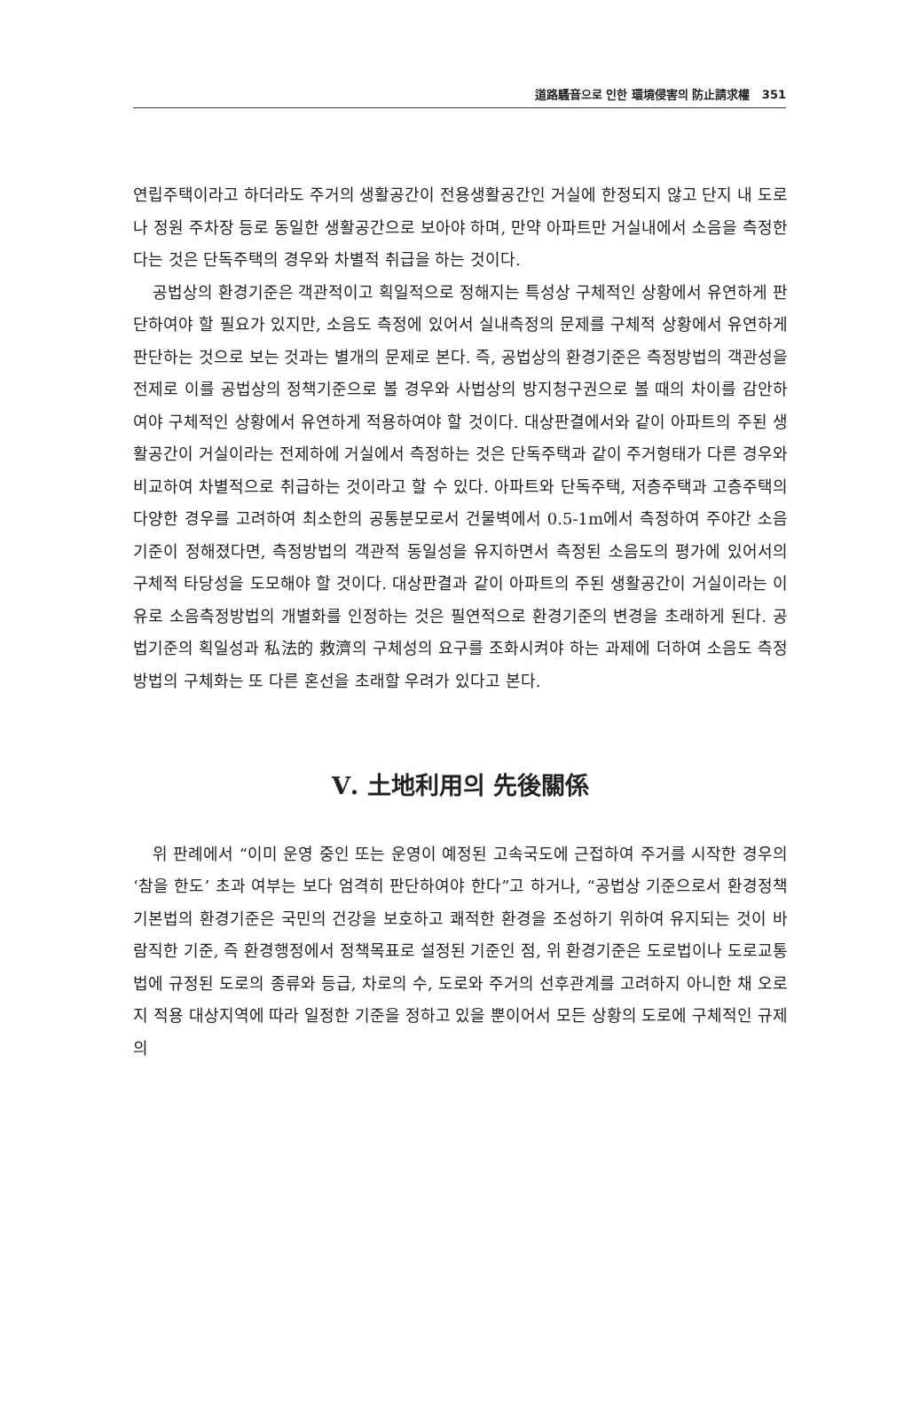道路騷音으로 인한 環境侵害의 防止請求權 351
연립주택이라고 하더라도 주거의 생활공간이 전용생활공간인 거실에 한정되지 않고 단지 내 도로나 정원 주차장 등로 동일한 생활공간으로 보아야 하며, 만약 아파트만 거실내에서 소음을 측정한다는 것은 단독주택의 경우와 차별적 취급을 하는 것이다.
공법상의 환경기준은 객관적이고 획일적으로 정해지는 특성상 구체적인 상황에서 유연하게 판단하여야 할 필요가 있지만, 소음도 측정에 있어서 실내측정의 문제를 구체적 상황에서 유연하게 판단하는 것으로 보는 것과는 별개의 문제로 본다. 즉, 공법상의 환경기준은 측정방법의 객관성을 전제로 이를 공법상의 정책기준으로 볼 경우와 사법상의 방지청구권으로 볼 때의 차이를 감안하여야 구체적인 상황에서 유연하게 적용하여야 할 것이다. 대상판결에서와 같이 아파트의 주된 생활공간이 거실이라는 전제하에 거실에서 측정하는 것은 단독주택과 같이 주거형태가 다른 경우와 비교하여 차별적으로 취급하는 것이라고 할 수 있다. 아파트와 단독주택, 저층주택과 고층주택의 다양한 경우를 고려하여 최소한의 공통분모로서 건물벽에서 0.5-1m에서 측정하여 주야간 소음기준이 정해졌다면, 측정방법의 객관적 동일성을 유지하면서 측정된 소음도의 평가에 있어서의 구체적 타당성을 도모해야 할 것이다. 대상판결과 같이 아파트의 주된 생활공간이 거실이라는 이유로 소음측정방법의 개별화를 인정하는 것은 필연적으로 환경기준의 변경을 초래하게 된다. 공법기준의 획일성과 私法的 救濟의 구체성의 요구를 조화시켜야 하는 과제에 더하여 소음도 측정방법의 구체화는 또 다른 혼선을 초래할 우려가 있다고 본다.
Ⅴ. 土地利用의 先後關係
위 판례에서 “이미 운영 중인 또는 운영이 예정된 고속국도에 근접하여 주거를 시작한 경우의 ‘참을 한도’ 초과 여부는 보다 엄격히 판단하여야 한다”고 하거나, “공법상 기준으로서 환경정책기본법의 환경기준은 국민의 건강을 보호하고 쾌적한 환경을 조성하기 위하여 유지되는 것이 바람직한 기준, 즉 환경행정에서 정책목표로 설정된 기준인 점, 위 환경기준은 도로법이나 도로교통법에 규정된 도로의 종류와 등급, 차로의 수, 도로와 주거의 선후관계를 고려하지 아니한 채 오로지 적용 대상지역에 따라 일정한 기준을 정하고 있을 뿐이어서 모든 상황의 도로에 구체적인 규제의